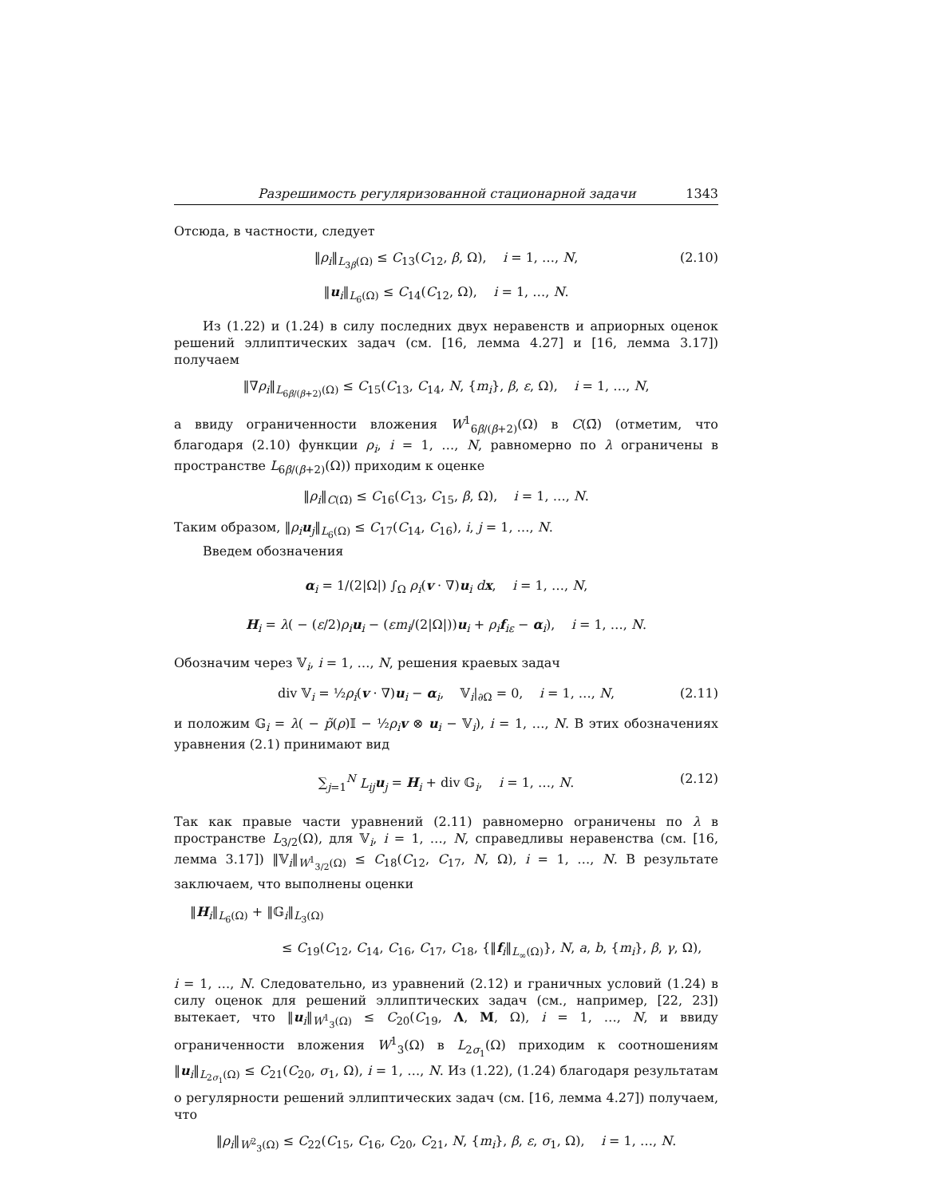Разрешимость регуляризованной стационарной задачи 1343
Отсюда, в частности, следует
‖ρ<sub>i</sub>‖<sub>L<sub>3β</sub>(Ω)</sub> ≤ C<sub>13</sub>(C<sub>12</sub>, β, Ω), i = 1, …, N, (2.10)
‖u<sub>i</sub>‖<sub>L<sub>6</sub>(Ω)</sub> ≤ C<sub>14</sub>(C<sub>12</sub>, Ω), i = 1, …, N.
Из (1.22) и (1.24) в силу последних двух неравенств и априорных оценок решений эллиптических задач (см. [16, лемма 4.27] и [16, лемма 3.17]) получаем
‖∇ρ<sub>i</sub>‖<sub>L<sub>6β/(β+2)</sub>(Ω)</sub> ≤ C<sub>15</sub>(C<sub>13</sub>, C<sub>14</sub>, N, {m<sub>i</sub>}, β, ε, Ω), i = 1, …, N,
а ввиду ограниченности вложения W<sup>1</sup><sub>6β/(β+2)</sub>(Ω) в C(Ω̄) (отметим, что благодаря (2.10) функции ρ<sub>i</sub>, i = 1, …, N, равномерно по λ ограничены в пространстве L<sub>6β/(β+2)</sub>(Ω)) приходим к оценке
‖ρ<sub>i</sub>‖<sub>C(Ω̄)</sub> ≤ C<sub>16</sub>(C<sub>13</sub>, C<sub>15</sub>, β, Ω), i = 1, …, N.
Таким образом, ‖ρ<sub>i</sub> u<sub>j</sub>‖<sub>L<sub>6</sub>(Ω)</sub> ≤ C<sub>17</sub>(C<sub>14</sub>, C<sub>16</sub>), i, j = 1, …, N.
Введем обозначения
α<sub>i</sub> = 1/(2|Ω|) ∫<sub>Ω</sub> ρ<sub>i</sub>(v · ∇)u<sub>i</sub> dx, i = 1, …, N,
H<sub>i</sub> = λ( − (ε/2)ρ<sub>i</sub> u<sub>i</sub> − (εm<sub>i</sub>/(2|Ω|))u<sub>i</sub> + ρ<sub>i</sub> f<sub>iε</sub> − α<sub>i</sub>), i = 1, …, N.
Обозначим через 𝕍<sub>i</sub>, i = 1, …, N, решения краевых задач
div 𝕍<sub>i</sub> = ½ρ<sub>i</sub>(v · ∇)u<sub>i</sub> − α<sub>i</sub>, 𝕍<sub>i</sub>|<sub>∂Ω</sub> = 0, i = 1, …, N, (2.11)
и положим 𝔾<sub>i</sub> = λ( − p̃(ρ)𝕀 − ½ρ<sub>i</sub> v ⊗ u<sub>i</sub> − 𝕍<sub>i</sub>), i = 1, …, N. В этих обозначениях уравнения (2.1) принимают вид
∑<sub>j=1</sub><sup>N</sup> L<sub>ij</sub> u<sub>j</sub> = H<sub>i</sub> + div 𝔾<sub>i</sub>, i = 1, …, N. (2.12)
Так как правые части уравнений (2.11) равномерно ограничены по λ в пространстве L<sub>3/2</sub>(Ω), для 𝕍<sub>i</sub>, i = 1, …, N, справедливы неравенства (см. [16, лемма 3.17]) ‖𝕍<sub>i</sub>‖<sub>W<sup>1</sup><sub>3/2</sub>(Ω)</sub> ≤ C<sub>18</sub>(C<sub>12</sub>, C<sub>17</sub>, N, Ω), i = 1, …, N. В результате заключаем, что выполнены оценки
‖H<sub>i</sub>‖<sub>L<sub>6</sub>(Ω)</sub> + ‖𝔾<sub>i</sub>‖<sub>L<sub>3</sub>(Ω)</sub>
≤ C<sub>19</sub>(C<sub>12</sub>, C<sub>14</sub>, C<sub>16</sub>, C<sub>17</sub>, C<sub>18</sub>, {‖f<sub>i</sub>‖<sub>L<sub>∞</sub>(Ω)</sub>}, N, a, b, {m<sub>i</sub>}, β, γ, Ω),
i = 1, …, N. Следовательно, из уравнений (2.12) и граничных условий (1.24) в силу оценок для решений эллиптических задач (см., например, [22, 23]) вытекает, что ‖u<sub>i</sub>‖<sub>W<sup>1</sup><sub>3</sub>(Ω)</sub> ≤ C<sub>20</sub>(C<sub>19</sub>, Λ, M, Ω), i = 1, …, N, и ввиду ограниченности вложения W<sup>1</sup><sub>3</sub>(Ω) в L<sub>2σ<sub>1</sub></sub>(Ω) приходим к соотношениям ‖u<sub>i</sub>‖<sub>L<sub>2σ<sub>1</sub></sub>(Ω)</sub> ≤ C<sub>21</sub>(C<sub>20</sub>, σ<sub>1</sub>, Ω), i = 1, …, N. Из (1.22), (1.24) благодаря результатам о регулярности решений эллиптических задач (см. [16, лемма 4.27]) получаем, что
‖ρ<sub>i</sub>‖<sub>W<sup>2</sup><sub>3</sub>(Ω)</sub> ≤ C<sub>22</sub>(C<sub>15</sub>, C<sub>16</sub>, C<sub>20</sub>, C<sub>21</sub>, N, {m<sub>i</sub>}, β, ε, σ<sub>1</sub>, Ω), i = 1, …, N.